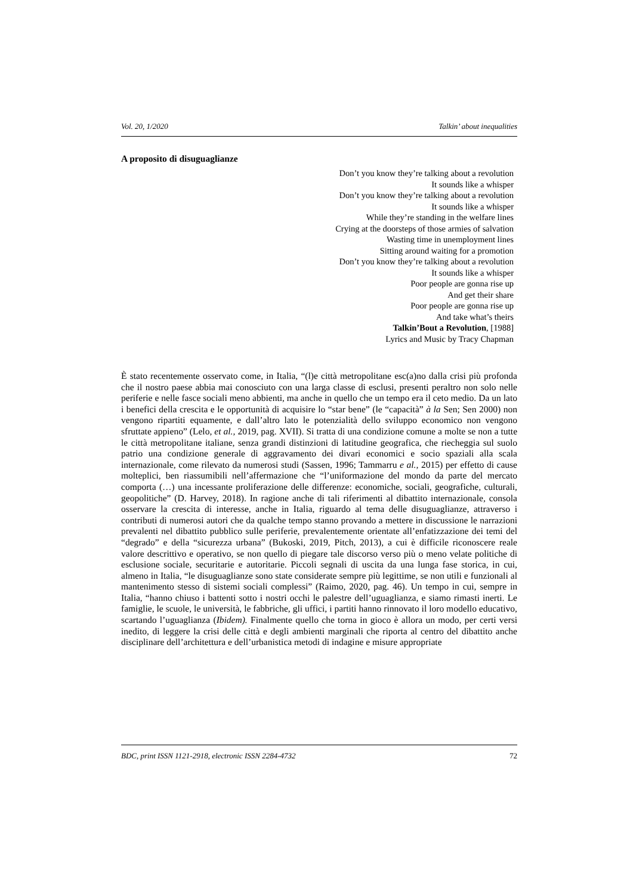Vol. 20, 1/2020 Talkin’ about inequalities
A proposito di disuguaglianze
Don’t you know they’re talking about a revolution
It sounds like a whisper
Don’t you know they’re talking about a revolution
It sounds like a whisper
While they’re standing in the welfare lines
Crying at the doorsteps of those armies of salvation
Wasting time in unemployment lines
Sitting around waiting for a promotion
Don’t you know they’re talking about a revolution
It sounds like a whisper
Poor people are gonna rise up
And get their share
Poor people are gonna rise up
And take what’s theirs
Talkin’Bout a Revolution, [1988]
Lyrics and Music by Tracy Chapman
È stato recentemente osservato come, in Italia, “(l)e città metropolitane esc(a)no dalla crisi più profonda che il nostro paese abbia mai conosciuto con una larga classe di esclusi, presenti peraltro non solo nelle periferie e nelle fasce sociali meno abbienti, ma anche in quello che un tempo era il ceto medio. Da un lato i benefici della crescita e le opportunità di acquisire lo “star bene” (le “capacità” à la Sen; Sen 2000) non vengono ripartiti equamente, e dall’altro lato le potenzialità dello sviluppo economico non vengono sfruttate appieno” (Lelo, et al., 2019, pag. XVII). Si tratta di una condizione comune a molte se non a tutte le città metropolitane italiane, senza grandi distinzioni di latitudine geografica, che riecheggia sul suolo patrio una condizione generale di aggravamento dei divari economici e socio spaziali alla scala internazionale, come rilevato da numerosi studi (Sassen, 1996; Tammarru e al., 2015) per effetto di cause molteplici, ben riassumibili nell’affermazione che “l’uniformazione del mondo da parte del mercato comporta (…) una incessante proliferazione delle differenze: economiche, sociali, geografiche, culturali, geopolitiche” (D. Harvey, 2018). In ragione anche di tali riferimenti al dibattito internazionale, consola osservare la crescita di interesse, anche in Italia, riguardo al tema delle disuguaglianze, attraverso i contributi di numerosi autori che da qualche tempo stanno provando a mettere in discussione le narrazioni prevalenti nel dibattito pubblico sulle periferie, prevalentemente orientate all’enfatizzazione dei temi del “degrado” e della “sicurezza urbana” (Bukoski, 2019, Pitch, 2013), a cui è difficile riconoscere reale valore descrittivo e operativo, se non quello di piegare tale discorso verso più o meno velate politiche di esclusione sociale, securitarie e autoritarie. Piccoli segnali di uscita da una lunga fase storica, in cui, almeno in Italia, “le disuguaglianze sono state considerate sempre più legittime, se non utili e funzionali al mantenimento stesso di sistemi sociali complessi” (Raimo, 2020, pag. 46). Un tempo in cui, sempre in Italia, “hanno chiuso i battenti sotto i nostri occhi le palestre dell’uguaglianza, e siamo rimasti inerti. Le famiglie, le scuole, le università, le fabbriche, gli uffici, i partiti hanno rinnovato il loro modello educativo, scartando l’uguaglianza (Ibidem). Finalmente quello che torna in gioco è allora un modo, per certi versi inedito, di leggere la crisi delle città e degli ambienti marginali che riporta al centro del dibattito anche disciplinare dell’architettura e dell’urbanistica metodi di indagine e misure appropriate
BDC, print ISSN 1121-2918, electronic ISSN 2284-4732 72